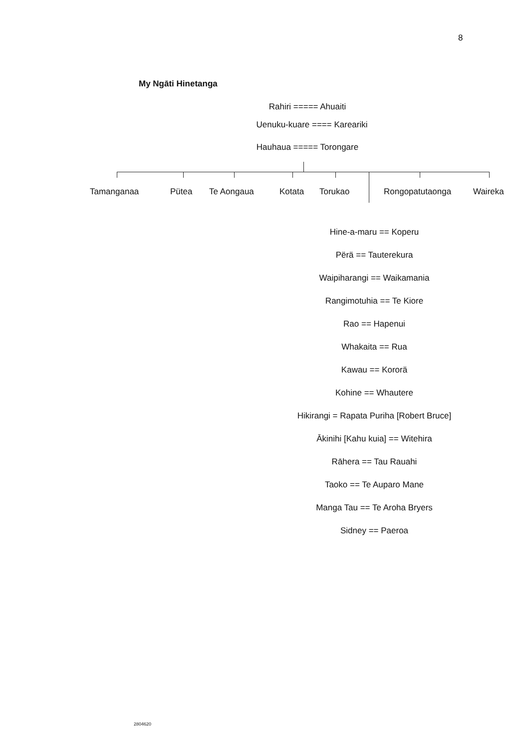8
My Ngāti Hinetanga
Rahiri ===== Ahuaiti
Uenuku-kuare ==== Kareariki
Hauhaua ===== Torongare
Tamanganaa Pütea Te Aongaua Kotata Torukao Rongopatutaonga Waireka
Hine-a-maru == Koperu
Përä == Tauterekura
Waipiharangi == Waikamania
Rangimotuhia == Te Kiore
Rao == Hapenui
Whakaita == Rua
Kawau == Kororä
Kohine == Whautere
Hikirangi = Rapata Puriha [Robert Bruce]
Ākinihi [Kahu kuia] == Witehira
Rāhera == Tau Rauahi
Taoko == Te Auparo Mane
Manga Tau == Te Aroha Bryers
Sidney == Paeroa
2804620